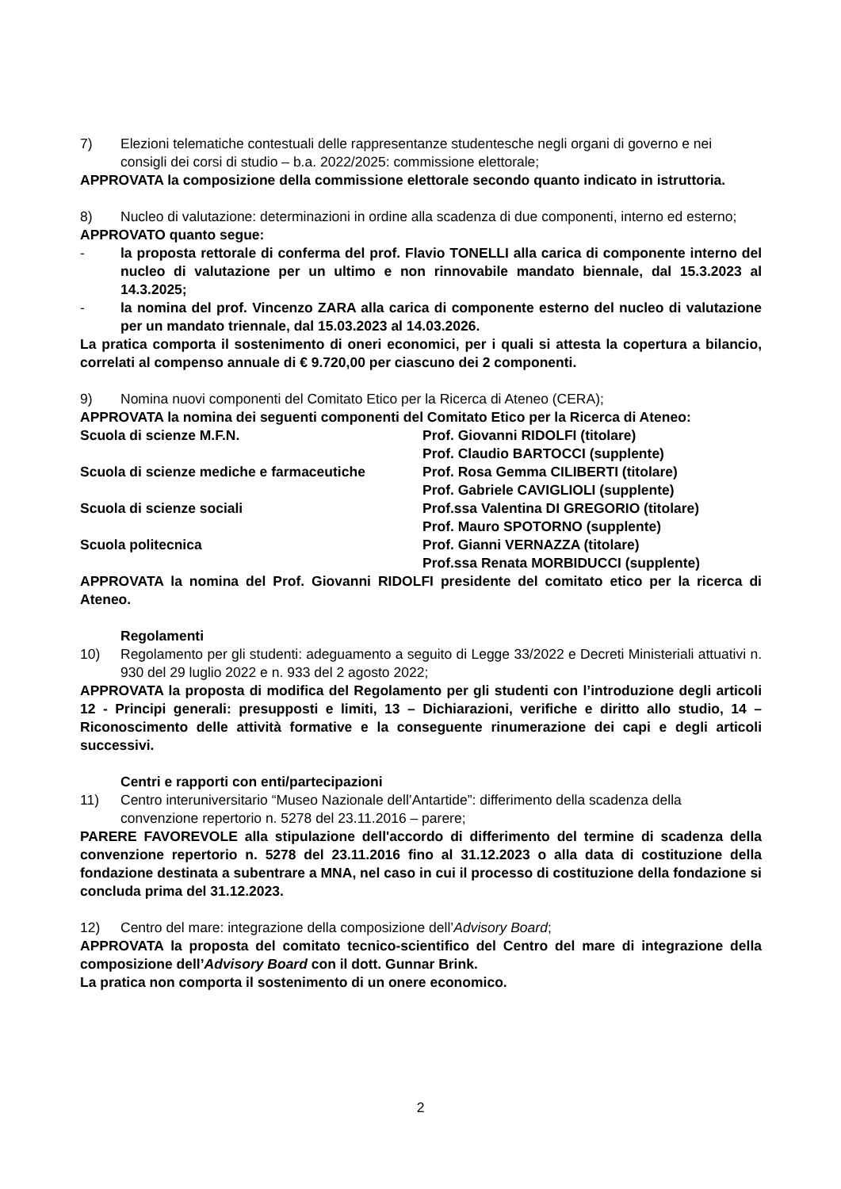7) Elezioni telematiche contestuali delle rappresentanze studentesche negli organi di governo e nei consigli dei corsi di studio – b.a. 2022/2025: commissione elettorale;
APPROVATA la composizione della commissione elettorale secondo quanto indicato in istruttoria.
8) Nucleo di valutazione: determinazioni in ordine alla scadenza di due componenti, interno ed esterno;
APPROVATO quanto segue:
- la proposta rettorale di conferma del prof. Flavio TONELLI alla carica di componente interno del nucleo di valutazione per un ultimo e non rinnovabile mandato biennale, dal 15.3.2023 al 14.3.2025;
- la nomina del prof. Vincenzo ZARA alla carica di componente esterno del nucleo di valutazione per un mandato triennale, dal 15.03.2023 al 14.03.2026.
La pratica comporta il sostenimento di oneri economici, per i quali si attesta la copertura a bilancio, correlati al compenso annuale di € 9.720,00 per ciascuno dei 2 componenti.
9) Nomina nuovi componenti del Comitato Etico per la Ricerca di Ateneo (CERA);
APPROVATA la nomina dei seguenti componenti del Comitato Etico per la Ricerca di Ateneo:
| Scuola di scienze M.F.N. | Prof. Giovanni RIDOLFI (titolare) |
| | Prof. Claudio BARTOCCI (supplente) |
| Scuola di scienze mediche e farmaceutiche | Prof. Rosa Gemma CILIBERTI (titolare) |
| | Prof. Gabriele CAVIGLIOLI (supplente) |
| Scuola di scienze sociali | Prof.ssa Valentina DI GREGORIO (titolare) |
| | Prof. Mauro SPOTORNO (supplente) |
| Scuola politecnica | Prof. Gianni VERNAZZA (titolare) |
| | Prof.ssa Renata MORBIDUCCI (supplente) |
APPROVATA la nomina del Prof. Giovanni RIDOLFI presidente del comitato etico per la ricerca di Ateneo.
Regolamenti
10) Regolamento per gli studenti: adeguamento a seguito di Legge 33/2022 e Decreti Ministeriali attuativi n. 930 del 29 luglio 2022 e n. 933 del 2 agosto 2022;
APPROVATA la proposta di modifica del Regolamento per gli studenti con l’introduzione degli articoli 12 - Principi generali: presupposti e limiti, 13 – Dichiarazioni, verifiche e diritto allo studio, 14 – Riconoscimento delle attività formative e la conseguente rinumerazione dei capi e degli articoli successivi.
Centri e rapporti con enti/partecipazioni
11) Centro interuniversitario “Museo Nazionale dell’Antartide”: differimento della scadenza della convenzione repertorio n. 5278 del 23.11.2016 – parere;
PARERE FAVOREVOLE alla stipulazione dell'accordo di differimento del termine di scadenza della convenzione repertorio n. 5278 del 23.11.2016 fino al 31.12.2023 o alla data di costituzione della fondazione destinata a subentrare a MNA, nel caso in cui il processo di costituzione della fondazione si concluda prima del 31.12.2023.
12) Centro del mare: integrazione della composizione dell’Advisory Board;
APPROVATA la proposta del comitato tecnico-scientifico del Centro del mare di integrazione della composizione dell’Advisory Board con il dott. Gunnar Brink.
La pratica non comporta il sostenimento di un onere economico.
2